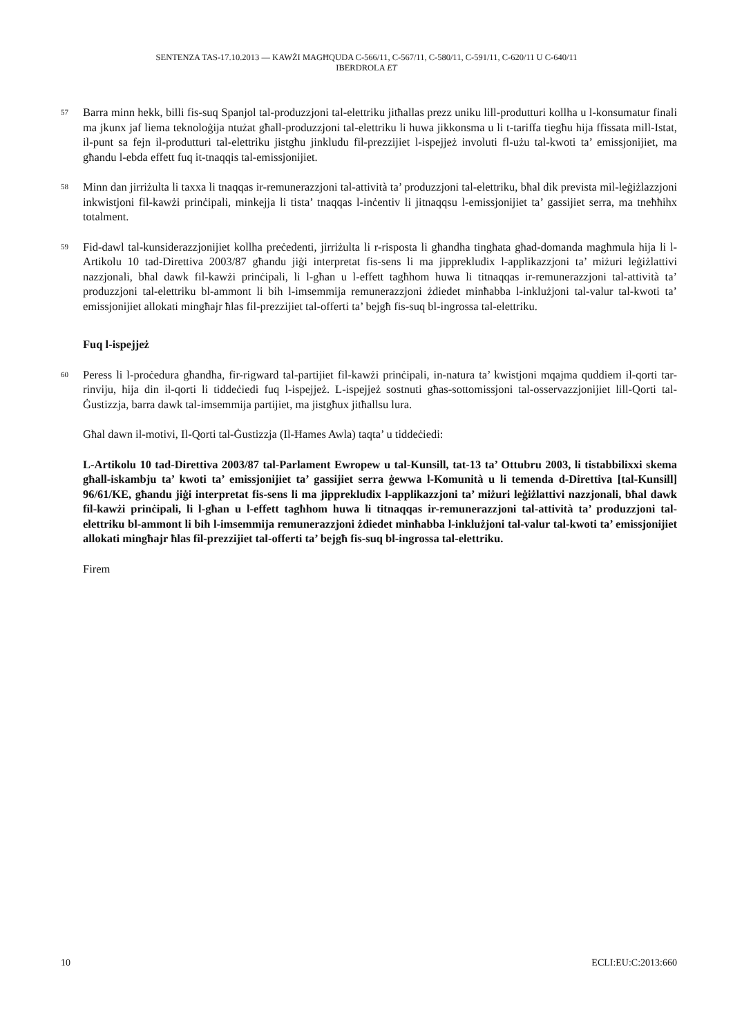SENTENZA TAS-17.10.2013 — KAWŻI MAGĦQUDA C-566/11, C-567/11, C-580/11, C-591/11, C-620/11 U C-640/11
IBERDROLA ET
57 Barra minn hekk, billi fis-suq Spanjol tal-produzzjoni tal-elettriku jitħallas prezz uniku lill-produtturi kollha u l-konsumatur finali ma jkunx jaf liema teknoloġija ntużat għall-produzzjoni tal-elettriku li huwa jikkonsma u li t-tariffa tiegħu hija ffissata mill-Istat, il-punt sa fejn il-produtturi tal-elettriku jistgħu jinkludu fil-prezzijiet l-ispejjeż involuti fl-użu tal-kwoti ta’ emissjonijiet, ma għandu l-ebda effett fuq it-tnaqqis tal-emissjonijiet.
58 Minn dan jirriżulta li taxxa li tnaqqas ir-remunerazzjoni tal-attività ta’ produzzjoni tal-elettriku, bħal dik prevista mil-leġiżlazzjoni inkwistjoni fil-kawżi prinċipali, minkejja li tista’ tnaqqas l-inċentiv li jitnaqqsu l-emissjonijiet ta’ gassijiet serra, ma tneħħihx totalment.
59 Fid-dawl tal-kunsiderazzjonijiet kollha preċedenti, jirriżulta li r-risposta li għandha tingħata għad-domanda magħmula hija li l-Artikolu 10 tad-Direttiva 2003/87 għandu jiġi interpretat fis-sens li ma jipprekludix l-applikazzjoni ta’ miżuri leġiżlattivi nazzjonali, bħal dawk fil-kawżi prinċipali, li l-għan u l-effett tagħhom huwa li titnaqqas ir-remunerazzjoni tal-attività ta’ produzzjoni tal-elettriku bl-ammont li bih l-imsemmija remunerazzjoni żdiedet minħabba l-inklużjoni tal-valur tal-kwoti ta’ emissjonijiet allokati mingħajr ħlas fil-prezzijiet tal-offerti ta’ bejgħ fis-suq bl-ingrossa tal-elettriku.
Fuq l-ispejjeż
60 Peress li l-proċedura għandha, fir-rigward tal-partijiet fil-kawżi prinċipali, in-natura ta’ kwistjoni mqajma quddiem il-qorti tar-rinviju, hija din il-qorti li tiddeċiedi fuq l-ispejjeż. L-ispejjeż sostnuti għas-sottomissjoni tal-osservazzjonijiet lill-Qorti tal-Ġustizzja, barra dawk tal-imsemmija partijiet, ma jistgħux jitħallsu lura.
Għal dawn il-motivi, Il-Qorti tal-Ġustizzja (Il-Ħames Awla) taqta’ u tiddeċiedi:
L-Artikolu 10 tad-Direttiva 2003/87 tal-Parlament Ewropew u tal-Kunsill, tat-13 ta’ Ottubru 2003, li tistabbilixxi skema għall-iskambju ta’ kwoti ta’ emissjonijiet ta’ gassijiet serra ġewwa l-Komunità u li temenda d-Direttiva [tal-Kunsill] 96/61/KE, għandu jiġi interpretat fis-sens li ma jipprekludix l-applikazzjoni ta’ miżuri leġiżlattivi nazzjonali, bħal dawk fil-kawżi prinċipali, li l-għan u l-effett tagħhom huwa li titnaqqas ir-remunerazzjoni tal-attività ta’ produzzjoni tal-elettriku bl-ammont li bih l-imsemmija remunerazzjoni żdiedet minħabba l-inklużjoni tal-valur tal-kwoti ta’ emissjonijiet allokati mingħajr ħlas fil-prezzijiet tal-offerti ta’ bejgħ fis-suq bl-ingrossa tal-elettriku.
Firem
10 ECLI:EU:C:2013:660